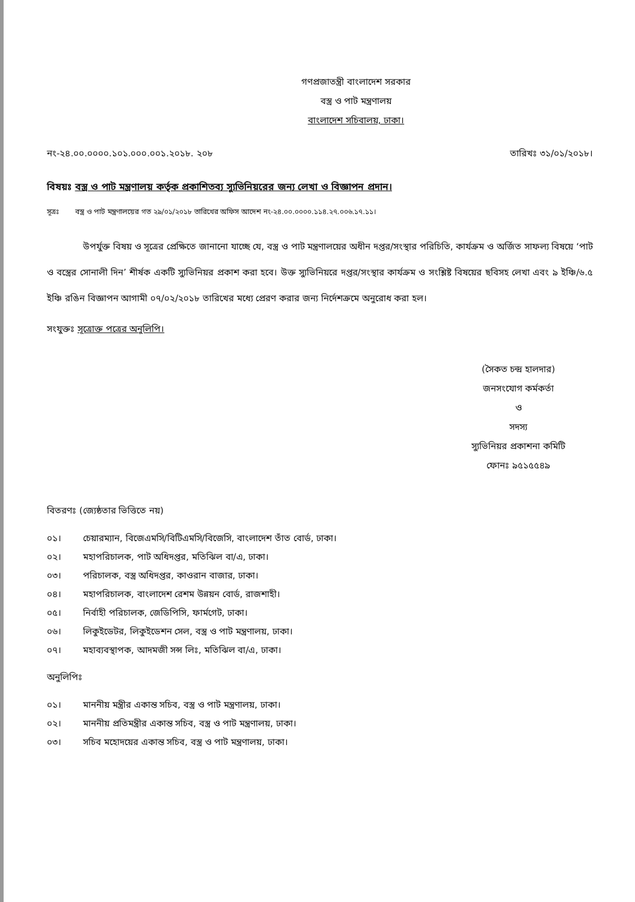গণপ্রজাতন্ত্রী বাংলাদেশ সরকার
বস্ত্র ও পাট মন্ত্রণালয়
বাংলাদেশ সচিবালয়, ঢাকা।
নং-২৪.০০.০০০০.১০১.০০০.০০১.২০১৮. ২০৮
তারিখঃ ৩১/০১/২০১৮।
বিষয়ঃ বস্ত্র ও পাট মন্ত্রণালয় কর্তৃক প্রকাশিতব্য স্যুভিনিয়রের জন্য লেখা ও বিজ্ঞাপন প্রদান।
সূত্রঃ বস্ত্র ও পাট মন্ত্রণালয়ের গত ২৯/০১/২০১৮ তারিখের অফিস আদেশ নং-২৪.০০.০০০০.১১৪.২৭.০০৬.১৭.১১।
উপর্যুক্ত বিষয় ও সূত্রের প্রেক্ষিতে জানানো যাচ্ছে যে, বস্ত্র ও পাট মন্ত্রণালয়ের অধীন দপ্তর/সংস্থার পরিচিতি, কার্যক্রম ও অর্জিত সাফল্য বিষয়ে ‘পাট ও বস্ত্রের সোনালী দিন’ শীর্ষক একটি স্যুভিনিয়র প্রকাশ করা হবে। উক্ত স্যুভিনিয়রে দপ্তর/সংস্থার কার্যক্রম ও সংশ্লিষ্ট বিষয়ের ছবিসহ লেখা এবং ৯ ইঞ্চি/৬.৫ ইঞ্চি রঙিন বিজ্ঞাপন আগামী ০৭/০২/২০১৮ তারিখের মধ্যে প্রেরণ করার জন্য নির্দেশক্রমে অনুরোধ করা হল।
সংযুক্তঃ সূত্রোক্ত পত্রের অনুলিপি।
(সৈকত চন্দ্র হালদার)
জনসংযোগ কর্মকর্তা
ও
সদস্য
স্যুভিনিয়র প্রকাশনা কমিটি
ফোনঃ ৯৫১৫৫৪৯
বিতরণঃ (জ্যেষ্ঠতার ভিত্তিতে নয়)
০১। চেয়ারম্যান, বিজেএমসি/বিটিএমসি/বিজেসি, বাংলাদেশ তাঁত বোর্ড, ঢাকা।
০২। মহাপরিচালক, পাট অধিদপ্তর, মতিঝিল বা/এ, ঢাকা।
০৩। পরিচালক, বস্ত্র অধিদপ্তর, কাওরান বাজার, ঢাকা।
০৪। মহাপরিচালক, বাংলাদেশ রেশম উন্নয়ন বোর্ড, রাজশাহী।
০৫। নির্বাহী পরিচালক, জেডিপিসি, ফার্মগেট, ঢাকা।
০৬। লিকুইডেটর, লিকুইডেশন সেল, বস্ত্র ও পাট মন্ত্রণালয়, ঢাকা।
০৭। মহাব্যবস্থাপক, আদমজী সন্স লিঃ, মতিঝিল বা/এ, ঢাকা।
অনুলিপিঃ
০১। মাননীয় মন্ত্রীর একান্ত সচিব, বস্ত্র ও পাট মন্ত্রণালয়, ঢাকা।
০২। মাননীয় প্রতিমন্ত্রীর একান্ত সচিব, বস্ত্র ও পাট মন্ত্রণালয়, ঢাকা।
০৩। সচিব মহোদয়ের একান্ত সচিব, বস্ত্র ও পাট মন্ত্রণালয়, ঢাকা।